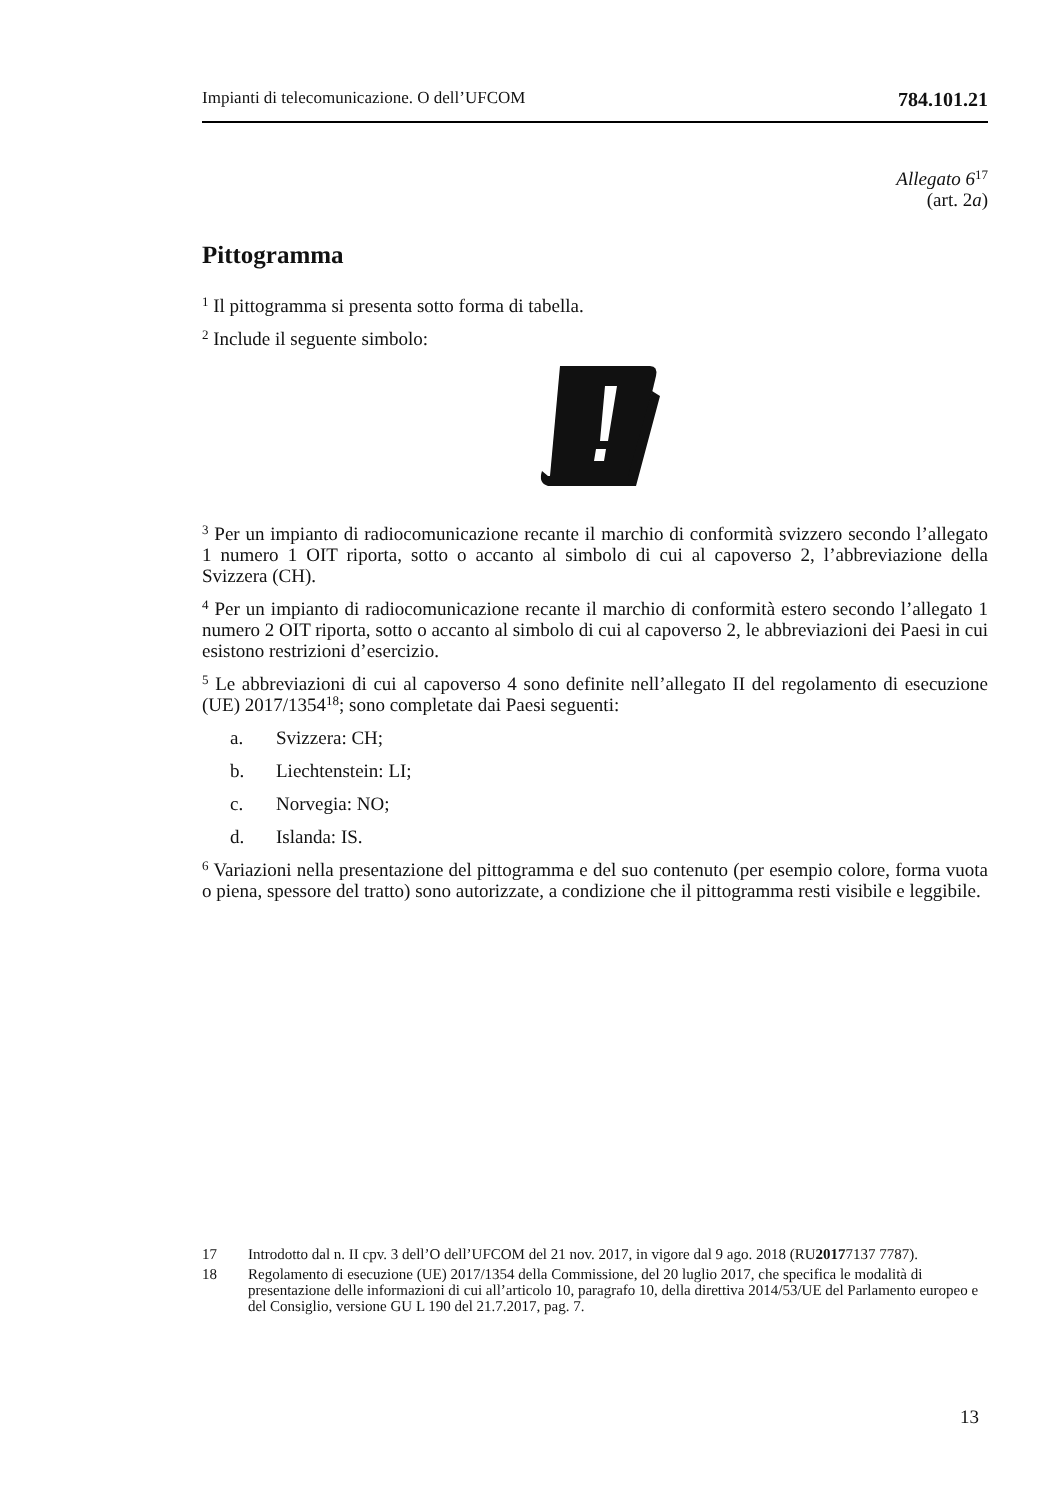Impianti di telecomunicazione. O dell’UFCOM 784.101.21
Allegato 6<sup>17</sup>
(art. 2a)
Pittogramma
<sup>1</sup> Il pittogramma si presenta sotto forma di tabella.
<sup>2</sup> Include il seguente simbolo:
<sup>3</sup> Per un impianto di radiocomunicazione recante il marchio di conformità svizzero secondo l’allegato 1 numero 1 OIT riporta, sotto o accanto al simbolo di cui al capoverso 2, l’abbreviazione della Svizzera (CH).
<sup>4</sup> Per un impianto di radiocomunicazione recante il marchio di conformità estero secondo l’allegato 1 numero 2 OIT riporta, sotto o accanto al simbolo di cui al capoverso 2, le abbreviazioni dei Paesi in cui esistono restrizioni d’esercizio.
<sup>5</sup> Le abbreviazioni di cui al capoverso 4 sono definite nell’allegato II del regolamento di esecuzione (UE) 2017/1354<sup>18</sup>; sono completate dai Paesi seguenti:
a. Svizzera: CH;
b. Liechtenstein: LI;
c. Norvegia: NO;
d. Islanda: IS.
<sup>6</sup> Variazioni nella presentazione del pittogramma e del suo contenuto (per esempio colore, forma vuota o piena, spessore del tratto) sono autorizzate, a condizione che il pittogramma resti visibile e leggibile.
17 Introdotto dal n. II cpv. 3 dell’O dell’UFCOM del 21 nov. 2017, in vigore dal 9 ago. 2018 (RU 2017 7137 7787).
18 Regolamento di esecuzione (UE) 2017/1354 della Commissione, del 20 luglio 2017, che specifica le modalità di presentazione delle informazioni di cui all’articolo 10, paragrafo 10, della direttiva 2014/53/UE del Parlamento europeo e del Consiglio, versione GU L 190 del 21.7.2017, pag. 7.
13